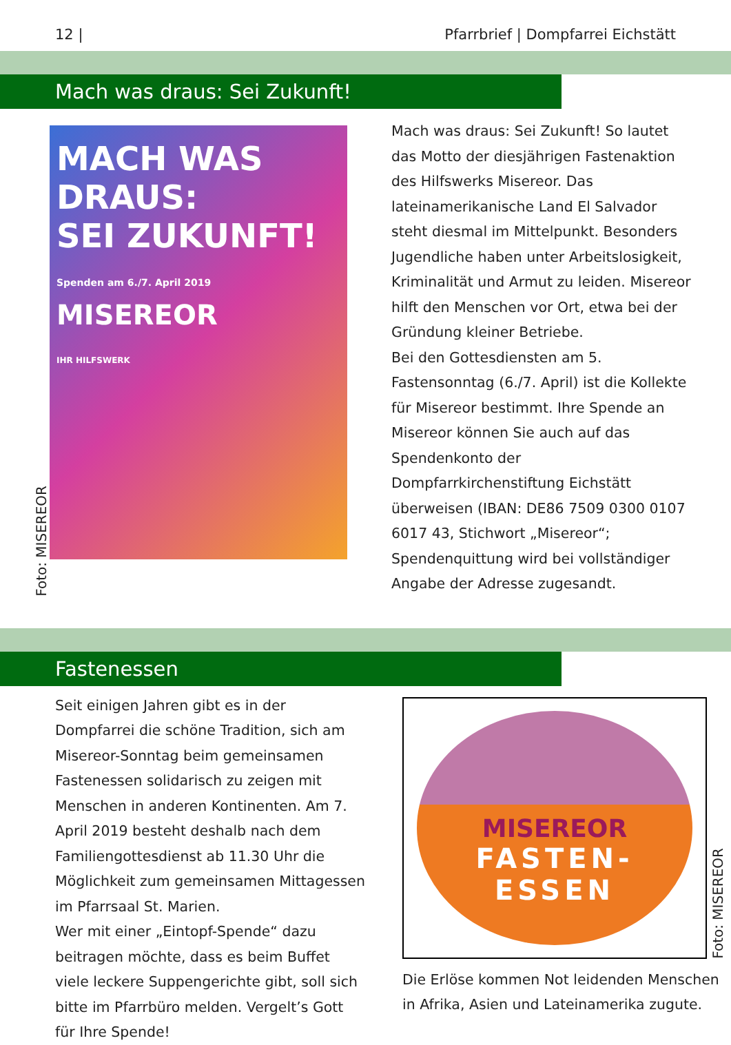12 | Pfarrbrief | Dompfarrei Eichstätt
Mach was draus: Sei Zukunft!
Foto: MISEREOR
MACH WAS DRAUS:
SEI ZUKUNFT!
Spenden am 6./7. April 2019
MISEREOR
IHR HILFSWERK
Mach was draus: Sei Zukunft! So lautet das Motto der diesjährigen Fastenaktion des Hilfswerks Misereor. Das lateinamerikanische Land El Salvador steht diesmal im Mittelpunkt. Besonders Jugendliche haben unter Arbeitslosigkeit, Kriminalität und Armut zu leiden. Misereor hilft den Menschen vor Ort, etwa bei der Gründung kleiner Betriebe.
Bei den Gottesdiensten am 5. Fastensonntag (6./7. April) ist die Kollekte für Misereor bestimmt. Ihre Spende an Misereor können Sie auch auf das Spendenkonto der Dompfarrkirchenstiftung Eichstätt überweisen (IBAN: DE86 7509 0300 0107 6017 43, Stichwort „Misereor“; Spendenquittung wird bei vollständiger Angabe der Adresse zugesandt.
Fastenessen
Seit einigen Jahren gibt es in der Dompfarrei die schöne Tradition, sich am Misereor-Sonntag beim gemeinsamen Fastenessen solidarisch zu zeigen mit Menschen in anderen Kontinenten. Am 7. April 2019 besteht deshalb nach dem Familiengottesdienst ab 11.30 Uhr die Möglichkeit zum gemeinsamen Mittagessen im Pfarrsaal St. Marien.
Wer mit einer „Eintopf-Spende“ dazu beitragen möchte, dass es beim Buffet viele leckere Suppengerichte gibt, soll sich bitte im Pfarrbüro melden. Vergelt’s Gott für Ihre Spende!
MISEREOR
FASTEN-
ESSEN
Foto: MISEREOR
Die Erlöse kommen Not leidenden Menschen in Afrika, Asien und Lateinamerika zugute.